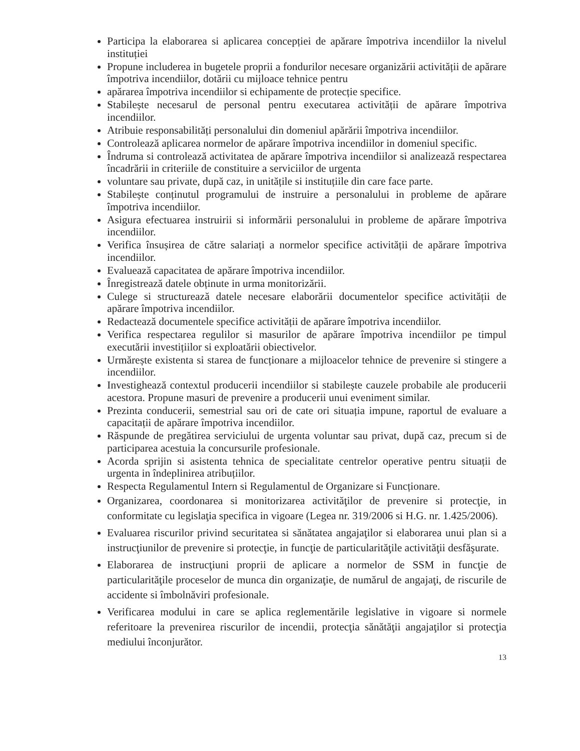Participa la elaborarea si aplicarea concepției de apărare împotriva incendiilor la nivelul instituției
Propune includerea in bugetele proprii a fondurilor necesare organizării activității de apărare împotriva incendiilor, dotării cu mijloace tehnice pentru
apărarea împotriva incendiilor si echipamente de protecție specifice.
Stabilește necesarul de personal pentru executarea activității de apărare împotriva incendiilor.
Atribuie responsabilități personalului din domeniul apărării împotriva incendiilor.
Controlează aplicarea normelor de apărare împotriva incendiilor in domeniul specific.
Îndruma si controlează activitatea de apărare împotriva incendiilor si analizează respectarea încadrării in criteriile de constituire a serviciilor de urgenta
voluntare sau private, după caz, in unitățile si instituțiile din care face parte.
Stabilește conținutul programului de instruire a personalului in probleme de apărare împotriva incendiilor.
Asigura efectuarea instruirii si informării personalului in probleme de apărare împotriva incendiilor.
Verifica însușirea de către salariați a normelor specifice activității de apărare împotriva incendiilor.
Evaluează capacitatea de apărare împotriva incendiilor.
Înregistrează datele obținute in urma monitorizării.
Culege si structurează datele necesare elaborării documentelor specifice activității de apărare împotriva incendiilor.
Redactează documentele specifice activității de apărare împotriva incendiilor.
Verifica respectarea regulilor si masurilor de apărare împotriva incendiilor pe timpul executării investițiilor si exploatării obiectivelor.
Urmărește existenta si starea de funcționare a mijloacelor tehnice de prevenire si stingere a incendiilor.
Investighează contextul producerii incendiilor si stabilește cauzele probabile ale producerii acestora. Propune masuri de prevenire a producerii unui eveniment similar.
Prezinta conducerii, semestrial sau ori de cate ori situația impune, raportul de evaluare a capacitații de apărare împotriva incendiilor.
Răspunde de pregătirea serviciului de urgenta voluntar sau privat, după caz, precum si de participarea acestuia la concursurile profesionale.
Acorda sprijin si asistenta tehnica de specialitate centrelor operative pentru situații de urgenta in îndeplinirea atribuțiilor.
Respecta Regulamentul Intern si Regulamentul de Organizare si Funcționare.
Organizarea, coordonarea si monitorizarea activităţilor de prevenire si protecţie, in conformitate cu legislaţia specifica in vigoare (Legea nr. 319/2006 si H.G. nr. 1.425/2006).
Evaluarea riscurilor privind securitatea si sănătatea angajaţilor si elaborarea unui plan si a instrucţiunilor de prevenire si protecţie, in funcţie de particularităţile activităţii desfăşurate.
Elaborarea de instrucţiuni proprii de aplicare a normelor de SSM in funcţie de particularităţile proceselor de munca din organizaţie, de numărul de angajaţi, de riscurile de accidente si îmbolnăviri profesionale.
Verificarea modului in care se aplica reglementările legislative in vigoare si normele referitoare la prevenirea riscurilor de incendii, protecţia sănătăţii angajaţilor si protecţia mediului înconjurător.
13